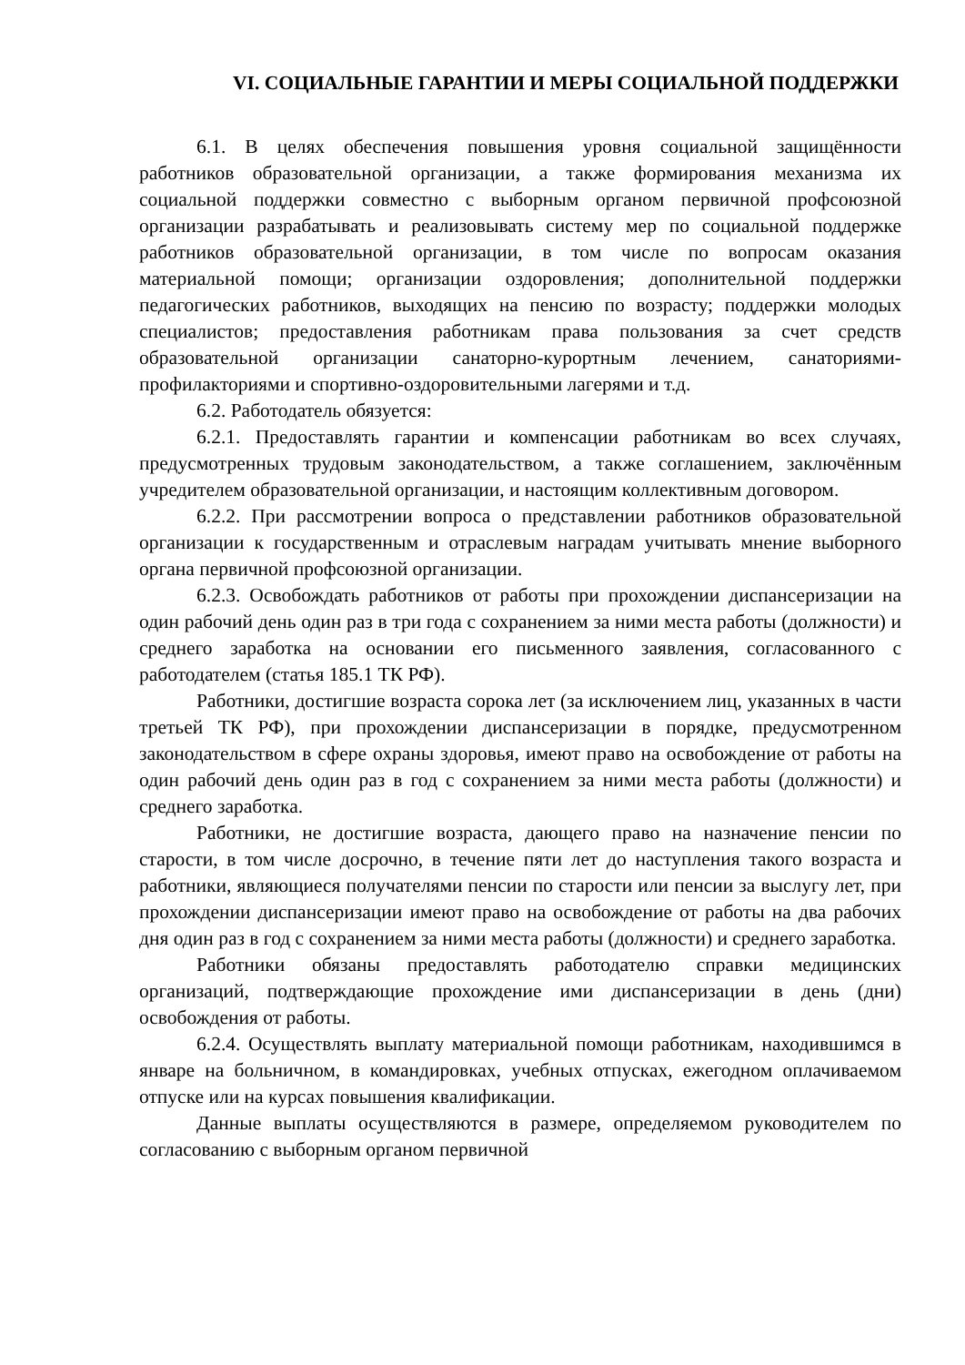VI. СОЦИАЛЬНЫЕ ГАРАНТИИ И МЕРЫ СОЦИАЛЬНОЙ ПОДДЕРЖКИ
6.1. В целях обеспечения повышения уровня социальной защищённости работников образовательной организации, а также формирования механизма их социальной поддержки совместно с выборным органом первичной профсоюзной организации разрабатывать и реализовывать систему мер по социальной поддержке работников образовательной организации, в том числе по вопросам оказания материальной помощи; организации оздоровления; дополнительной поддержки педагогических работников, выходящих на пенсию по возрасту; поддержки молодых специалистов; предоставления работникам права пользования за счет средств образовательной организации санаторно-курортным лечением, санаториями-профилакториями и спортивно-оздоровительными лагерями и т.д.
6.2. Работодатель обязуется:
6.2.1. Предоставлять гарантии и компенсации работникам во всех случаях, предусмотренных трудовым законодательством, а также соглашением, заключённым учредителем образовательной организации, и настоящим коллективным договором.
6.2.2. При рассмотрении вопроса о представлении работников образовательной организации к государственным и отраслевым наградам учитывать мнение выборного органа первичной профсоюзной организации.
6.2.3. Освобождать работников от работы при прохождении диспансеризации на один рабочий день один раз в три года с сохранением за ними места работы (должности) и среднего заработка на основании его письменного заявления, согласованного с работодателем (статья 185.1 ТК РФ).
Работники, достигшие возраста сорока лет (за исключением лиц, указанных в части третьей ТК РФ), при прохождении диспансеризации в порядке, предусмотренном законодательством в сфере охраны здоровья, имеют право на освобождение от работы на один рабочий день один раз в год с сохранением за ними места работы (должности) и среднего заработка.
Работники, не достигшие возраста, дающего право на назначение пенсии по старости, в том числе досрочно, в течение пяти лет до наступления такого возраста и работники, являющиеся получателями пенсии по старости или пенсии за выслугу лет, при прохождении диспансеризации имеют право на освобождение от работы на два рабочих дня один раз в год с сохранением за ними места работы (должности) и среднего заработка.
Работники обязаны предоставлять работодателю справки медицинских организаций, подтверждающие прохождение ими диспансеризации в день (дни) освобождения от работы.
6.2.4. Осуществлять выплату материальной помощи работникам, находившимся в январе на больничном, в командировках, учебных отпусках, ежегодном оплачиваемом отпуске или на курсах повышения квалификации.
Данные выплаты осуществляются в размере, определяемом руководителем по согласованию с выборным органом первичной